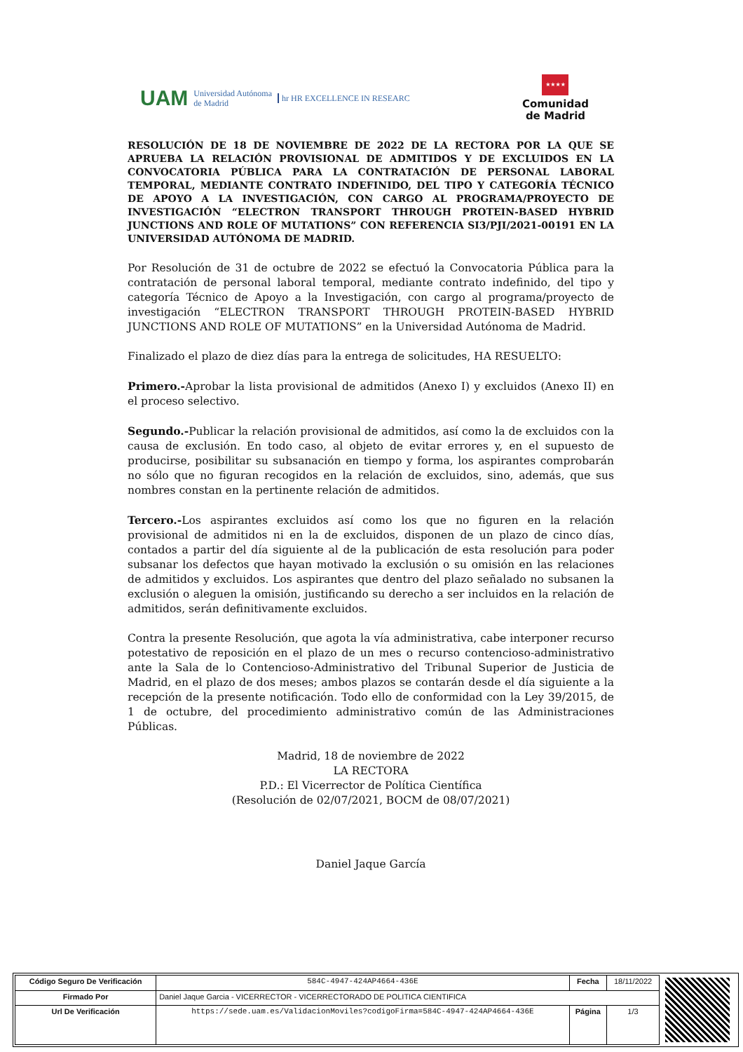UAM Universidad Autónoma
de Madrid hr HR EXCELLENCE IN RESEARC
★★★★
Comunidad
de Madrid
RESOLUCIÓN DE 18 DE NOVIEMBRE DE 2022 DE LA RECTORA POR LA QUE SE APRUEBA LA RELACIÓN PROVISIONAL DE ADMITIDOS Y DE EXCLUIDOS EN LA CONVOCATORIA PÚBLICA PARA LA CONTRATACIÓN DE PERSONAL LABORAL TEMPORAL, MEDIANTE CONTRATO INDEFINIDO, DEL TIPO Y CATEGORÍA TÉCNICO DE APOYO A LA INVESTIGACIÓN, CON CARGO AL PROGRAMA/PROYECTO DE INVESTIGACIÓN “ELECTRON TRANSPORT THROUGH PROTEIN-BASED HYBRID JUNCTIONS AND ROLE OF MUTATIONS” CON REFERENCIA SI3/PJI/2021-00191 EN LA UNIVERSIDAD AUTÓNOMA DE MADRID.
Por Resolución de 31 de octubre de 2022 se efectuó la Convocatoria Pública para la contratación de personal laboral temporal, mediante contrato indefinido, del tipo y categoría Técnico de Apoyo a la Investigación, con cargo al programa/proyecto de investigación “ELECTRON TRANSPORT THROUGH PROTEIN-BASED HYBRID JUNCTIONS AND ROLE OF MUTATIONS” en la Universidad Autónoma de Madrid.
Finalizado el plazo de diez días para la entrega de solicitudes, HA RESUELTO:
Primero.-Aprobar la lista provisional de admitidos (Anexo I) y excluidos (Anexo II) en el proceso selectivo.
Segundo.-Publicar la relación provisional de admitidos, así como la de excluidos con la causa de exclusión. En todo caso, al objeto de evitar errores y, en el supuesto de producirse, posibilitar su subsanación en tiempo y forma, los aspirantes comprobarán no sólo que no figuran recogidos en la relación de excluidos, sino, además, que sus nombres constan en la pertinente relación de admitidos.
Tercero.-Los aspirantes excluidos así como los que no figuren en la relación provisional de admitidos ni en la de excluidos, disponen de un plazo de cinco días, contados a partir del día siguiente al de la publicación de esta resolución para poder subsanar los defectos que hayan motivado la exclusión o su omisión en las relaciones de admitidos y excluidos. Los aspirantes que dentro del plazo señalado no subsanen la exclusión o aleguen la omisión, justificando su derecho a ser incluidos en la relación de admitidos, serán definitivamente excluidos.
Contra la presente Resolución, que agota la vía administrativa, cabe interponer recurso potestativo de reposición en el plazo de un mes o recurso contencioso-administrativo ante la Sala de lo Contencioso-Administrativo del Tribunal Superior de Justicia de Madrid, en el plazo de dos meses; ambos plazos se contarán desde el día siguiente a la recepción de la presente notificación. Todo ello de conformidad con la Ley 39/2015, de 1 de octubre, del procedimiento administrativo común de las Administraciones Públicas.
Madrid, 18 de noviembre de 2022
LA RECTORA
P.D.: El Vicerrector de Política Científica
(Resolución de 02/07/2021, BOCM de 08/07/2021)
Daniel Jaque García
| Código Seguro De Verificación | 584C-4947-424AP4664-436E | Fecha | 18/11/2022 |
| Firmado Por | Daniel Jaque Garcia - VICERRECTOR - VICERRECTORADO DE POLITICA CIENTIFICA | | |
| Url De Verificación | https://sede.uam.es/ValidacionMoviles?codigoFirma=584C-4947-424AP4664-436E | Página | 1/3 |